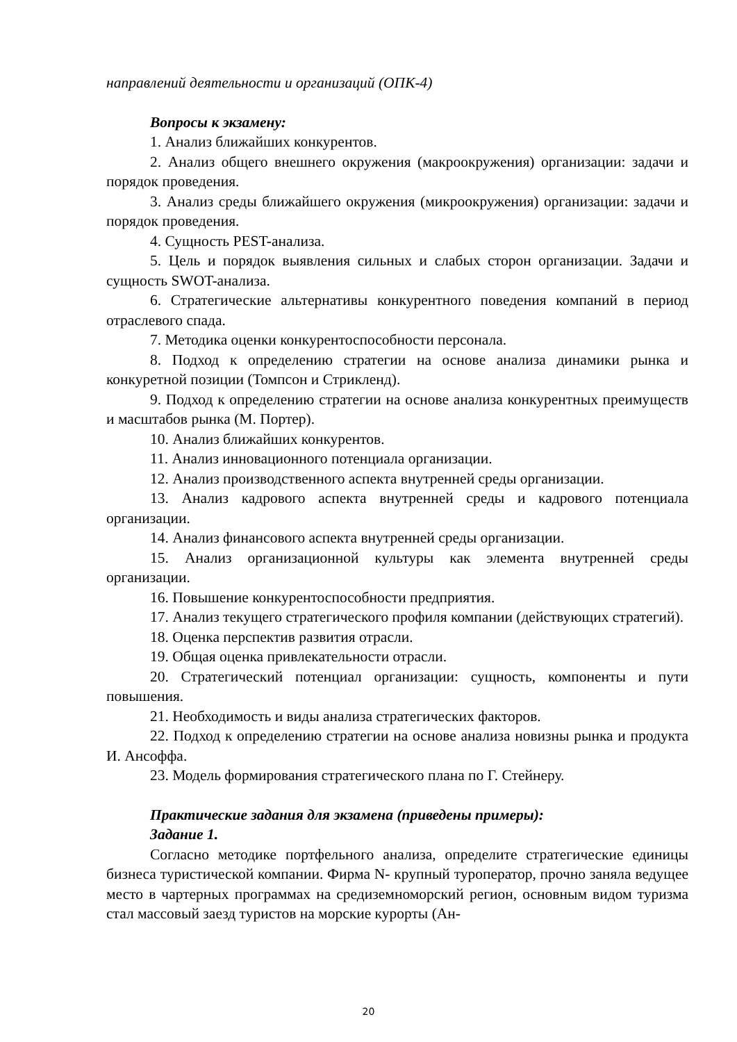направлений деятельности и организаций (ОПК-4)
Вопросы к экзамену:
1. Анализ ближайших конкурентов.
2. Анализ общего внешнего окружения (макроокружения) организации: задачи и порядок проведения.
3. Анализ среды ближайшего окружения (микроокружения) организации: задачи и порядок проведения.
4. Сущность PEST-анализа.
5. Цель и порядок выявления сильных и слабых сторон организации. Задачи и сущность SWOT-анализа.
6. Стратегические альтернативы конкурентного поведения компаний в период отраслевого спада.
7. Методика оценки конкурентоспособности персонала.
8. Подход к определению стратегии на основе анализа динамики рынка и конкуретной позиции (Томпсон и Стрикленд).
9. Подход к определению стратегии на основе анализа конкурентных преимуществ и масштабов рынка (М. Портер).
10. Анализ ближайших конкурентов.
11. Анализ инновационного потенциала организации.
12. Анализ производственного аспекта внутренней среды организации.
13. Анализ кадрового аспекта внутренней среды и кадрового потенциала организации.
14. Анализ финансового аспекта внутренней среды организации.
15. Анализ организационной культуры как элемента внутренней среды организации.
16. Повышение конкурентоспособности предприятия.
17. Анализ текущего стратегического профиля компании (действующих стратегий).
18. Оценка перспектив развития отрасли.
19. Общая оценка привлекательности отрасли.
20. Стратегический потенциал организации: сущность, компоненты и пути повышения.
21. Необходимость и виды анализа стратегических факторов.
22. Подход к определению стратегии на основе анализа новизны рынка и продукта И. Ансоффа.
23. Модель формирования стратегического плана по Г. Стейнеру.
Практические задания для экзамена (приведены примеры):
Задание 1.
Согласно методике портфельного анализа, определите стратегические единицы бизнеса туристической компании. Фирма N- крупный туроператор, прочно заняла ведущее место в чартерных программах на средиземноморский регион, основным видом туризма стал массовый заезд туристов на морские курорты (Ан-
20